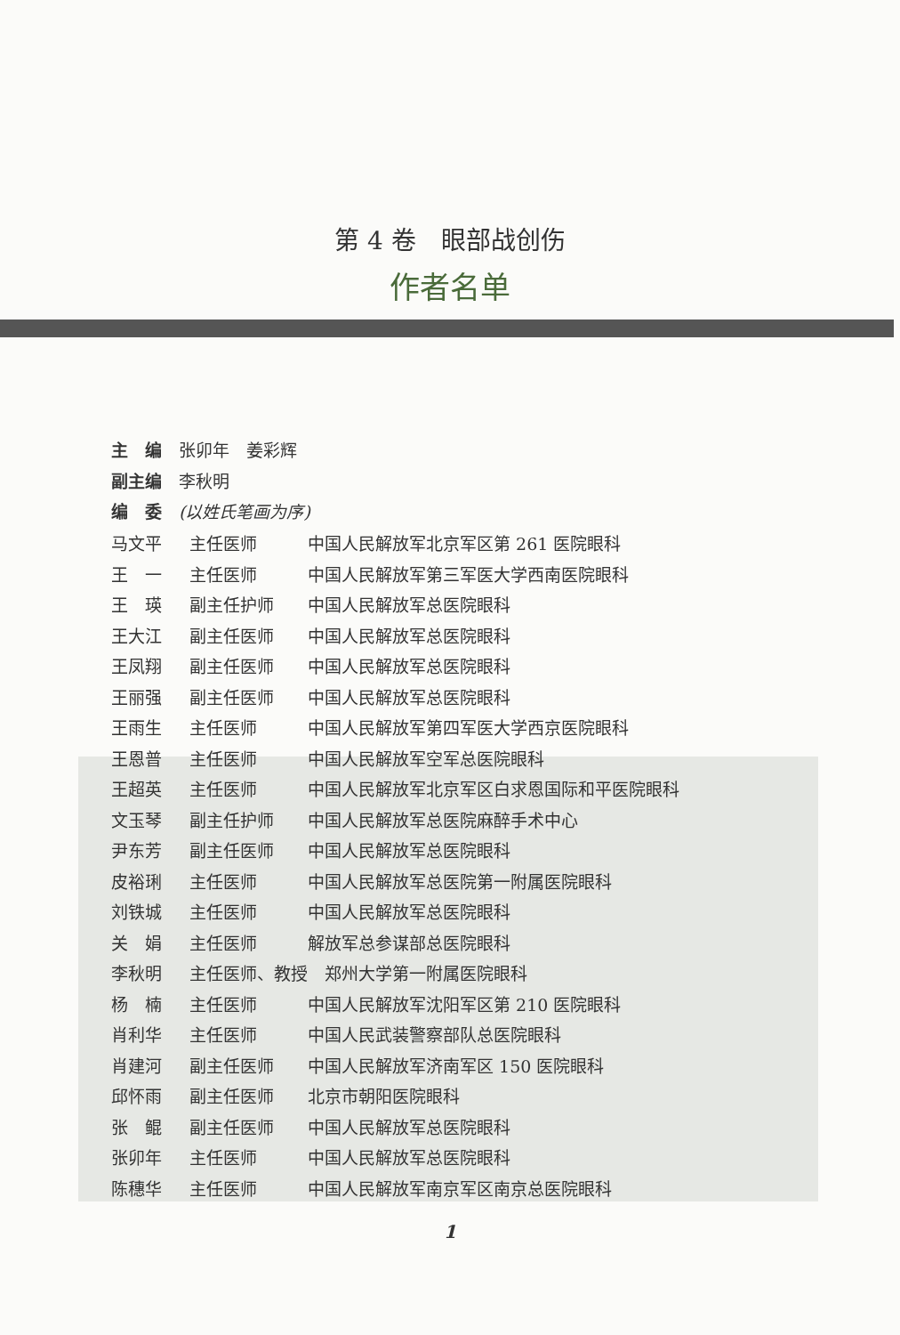第 4 卷　眼部战创伤
作者名单
主　编　张卯年　姜彩辉
副主编　李秋明
编　委　(以姓氏笔画为序)
| 马文平 | 主任医师 | 中国人民解放军北京军区第 261 医院眼科 |
| 王 一 | 主任医师 | 中国人民解放军第三军医大学西南医院眼科 |
| 王 瑛 | 副主任护师 | 中国人民解放军总医院眼科 |
| 王大江 | 副主任医师 | 中国人民解放军总医院眼科 |
| 王凤翔 | 副主任医师 | 中国人民解放军总医院眼科 |
| 王丽强 | 副主任医师 | 中国人民解放军总医院眼科 |
| 王雨生 | 主任医师 | 中国人民解放军第四军医大学西京医院眼科 |
| 王恩普 | 主任医师 | 中国人民解放军空军总医院眼科 |
| 王超英 | 主任医师 | 中国人民解放军北京军区白求恩国际和平医院眼科 |
| 文玉琴 | 副主任护师 | 中国人民解放军总医院麻醉手术中心 |
| 尹东芳 | 副主任医师 | 中国人民解放军总医院眼科 |
| 皮裕琍 | 主任医师 | 中国人民解放军总医院第一附属医院眼科 |
| 刘铁城 | 主任医师 | 中国人民解放军总医院眼科 |
| 关 娟 | 主任医师 | 解放军总参谋部总医院眼科 |
| 李秋明 | 主任医师、教授 郑州大学第一附属医院眼科 | |
| 杨 楠 | 主任医师 | 中国人民解放军沈阳军区第 210 医院眼科 |
| 肖利华 | 主任医师 | 中国人民武装警察部队总医院眼科 |
| 肖建河 | 副主任医师 | 中国人民解放军济南军区 150 医院眼科 |
| 邱怀雨 | 副主任医师 | 北京市朝阳医院眼科 |
| 张 鲲 | 副主任医师 | 中国人民解放军总医院眼科 |
| 张卯年 | 主任医师 | 中国人民解放军总医院眼科 |
| 陈穗华 | 主任医师 | 中国人民解放军南京军区南京总医院眼科 |
1